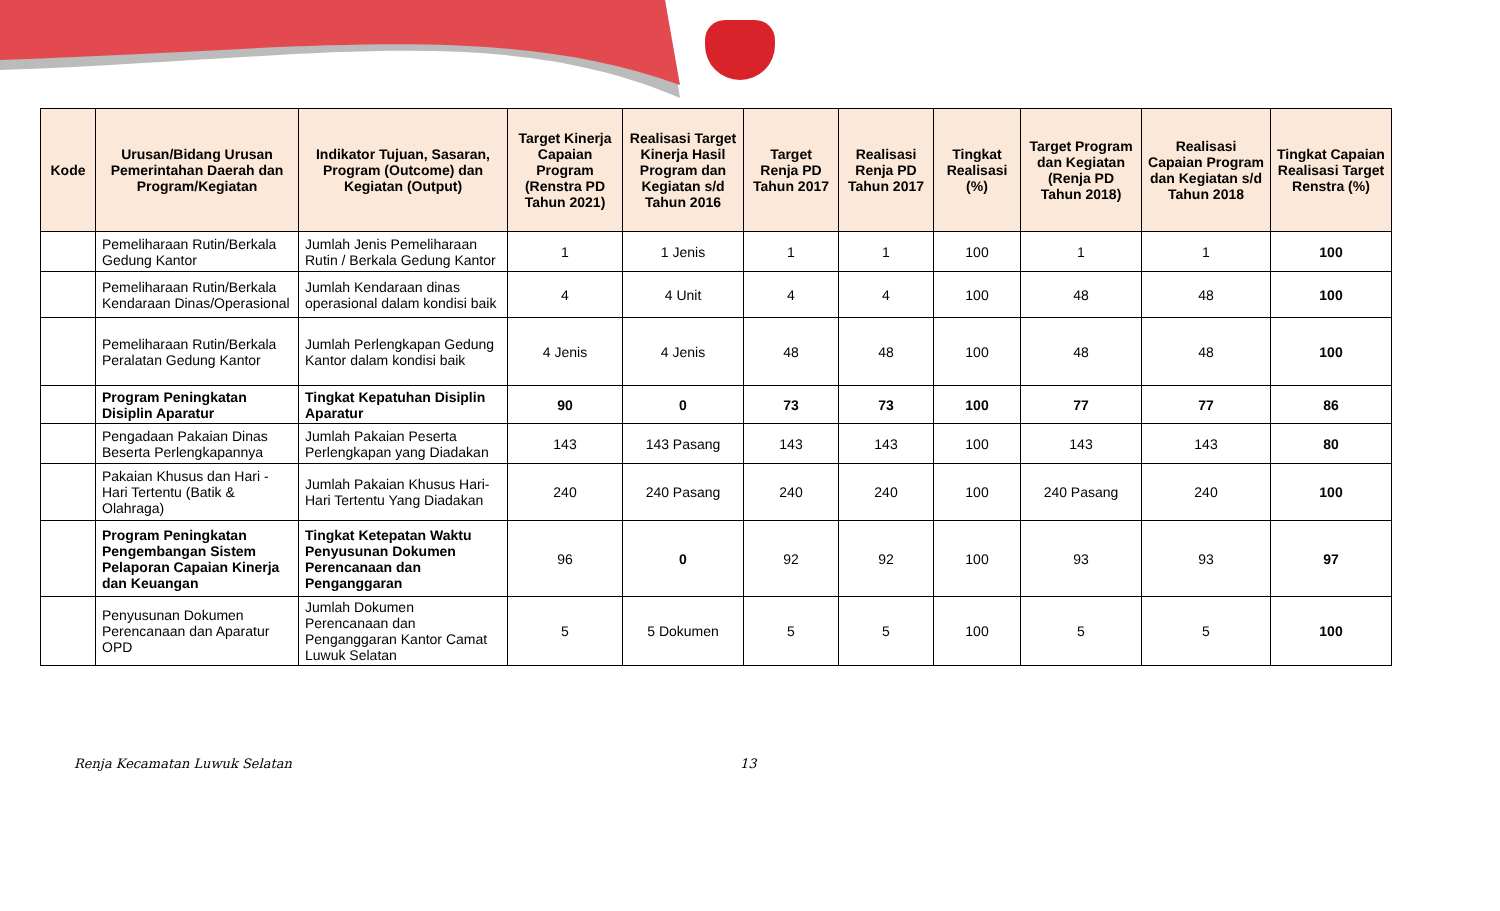| Kode | Urusan/Bidang Urusan Pemerintahan Daerah dan Program/Kegiatan | Indikator Tujuan, Sasaran, Program (Outcome) dan Kegiatan (Output) | Target Kinerja Capaian Program (Renstra PD Tahun 2021) | Realisasi Target Kinerja Hasil Program dan Kegiatan s/d Tahun 2016 | Target Renja PD Tahun 2017 | Realisasi Renja PD Tahun 2017 | Tingkat Realisasi (%) | Target Program dan Kegiatan (Renja PD Tahun 2018) | Realisasi Capaian Program dan Kegiatan s/d Tahun 2018 | Tingkat Capaian Realisasi Target Renstra (%) |
| --- | --- | --- | --- | --- | --- | --- | --- | --- | --- | --- |
| | Pemeliharaan Rutin/Berkala Gedung Kantor | Jumlah Jenis Pemeliharaan Rutin / Berkala Gedung Kantor | 1 | 1 Jenis | 1 | 1 | 100 | 1 | 1 | 100 |
| | Pemeliharaan Rutin/Berkala Kendaraan Dinas/Operasional | Jumlah Kendaraan dinas operasional dalam kondisi baik | 4 | 4 Unit | 4 | 4 | 100 | 48 | 48 | 100 |
| | Pemeliharaan Rutin/Berkala Peralatan Gedung Kantor | Jumlah Perlengkapan Gedung Kantor dalam kondisi baik | 4 Jenis | 4 Jenis | 48 | 48 | 100 | 48 | 48 | 100 |
| | Program Peningkatan Disiplin Aparatur | Tingkat Kepatuhan Disiplin Aparatur | 90 | 0 | 73 | 73 | 100 | 77 | 77 | 86 |
| | Pengadaan Pakaian Dinas Beserta Perlengkapannya | Jumlah Pakaian Peserta Perlengkapan yang Diadakan | 143 | 143 Pasang | 143 | 143 | 100 | 143 | 143 | 80 |
| | Pakaian Khusus dan Hari - Hari Tertentu (Batik & Olahraga) | Jumlah Pakaian Khusus Hari-Hari Tertentu Yang Diadakan | 240 | 240 Pasang | 240 | 240 | 100 | 240 Pasang | 240 | 100 |
| | Program Peningkatan Pengembangan Sistem Pelaporan Capaian Kinerja dan Keuangan | Tingkat Ketepatan Waktu Penyusunan Dokumen Perencanaan dan Penganggaran | 96 | 0 | 92 | 92 | 100 | 93 | 93 | 97 |
| | Penyusunan Dokumen Perencanaan dan Aparatur OPD | Jumlah Dokumen Perencanaan dan Penganggaran Kantor Camat Luwuk Selatan | 5 | 5 Dokumen | 5 | 5 | 100 | 5 | 5 | 100 |
Renja Kecamatan Luwuk Selatan 13